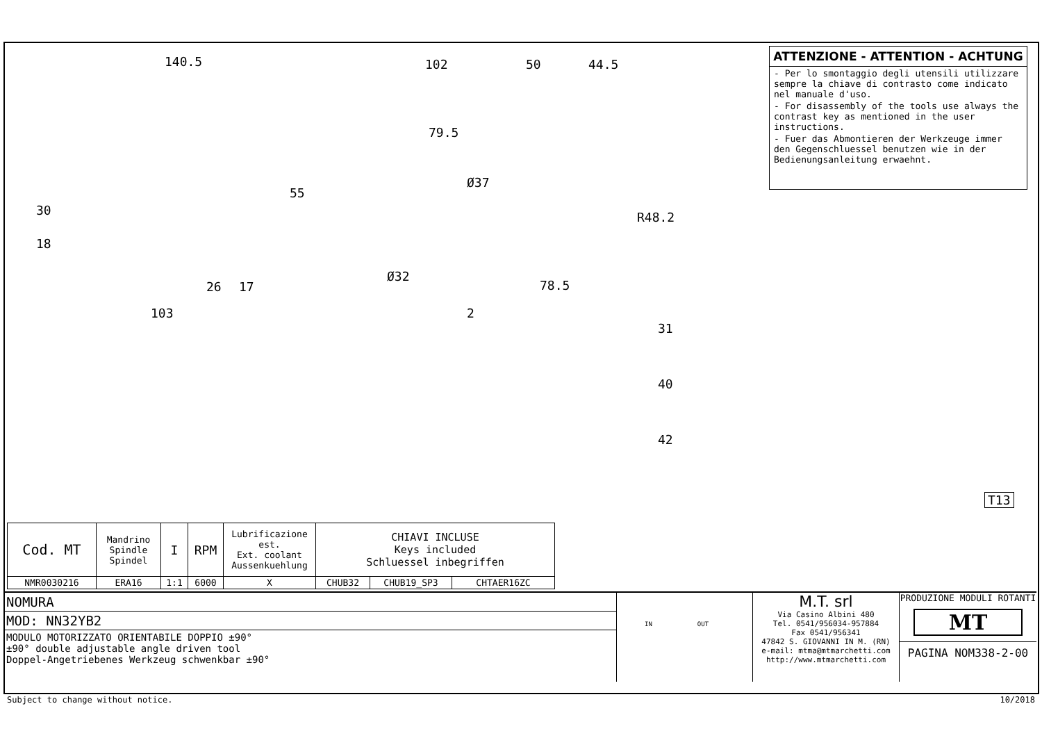140.5 102 50 44.5
79.5
Ø37
55
30 R48.2
18
Ø32
26 17 78.5
103 2
31
40
42
T13
ATTENZIONE - ATTENTION - ACHTUNG
- Per lo smontaggio degli utensili utilizzare sempre la chiave di contrasto come indicato nel manuale d'uso.
- For disassembly of the tools use always the contrast key as mentioned in the user instructions.
- Fuer das Abmontieren der Werkzeuge immer den Gegenschluessel benutzen wie in der Bedienungsanleitung erwaehnt.
| Cod. MT | Mandrino Spindle Spindel | I | RPM | Lubrificazione est. Ext. coolant Aussenkuehlung | CHIAVI INCLUSE Keys included Schluessel inbegriffen | | |
| --- | --- | --- | --- | --- | --- | --- | --- |
| NMR0030216 | ERA16 | 1:1 | 6000 | X | CHUB32 | CHUB19_SP3 | CHTAER16ZC |
NOMURA
MOD: NN32YB2
MODULO MOTORIZZATO ORIENTABILE DOPPIO ±90°
±90° double adjustable angle driven tool
Doppel-Angetriebenes Werkzeug schwenkbar ±90°
IN OUT
M.T. srl
Via Casino Albini 480
Tel. 0541/956034-957884
Fax 0541/956341
47842 S. GIOVANNI IN M. (RN)
e-mail: mtma@mtmarchetti.com
http://www.mtmarchetti.com
PRODUZIONE MODULI ROTANTI
MT
PAGINA NOM338-2-00
Subject to change without notice.
10/2018